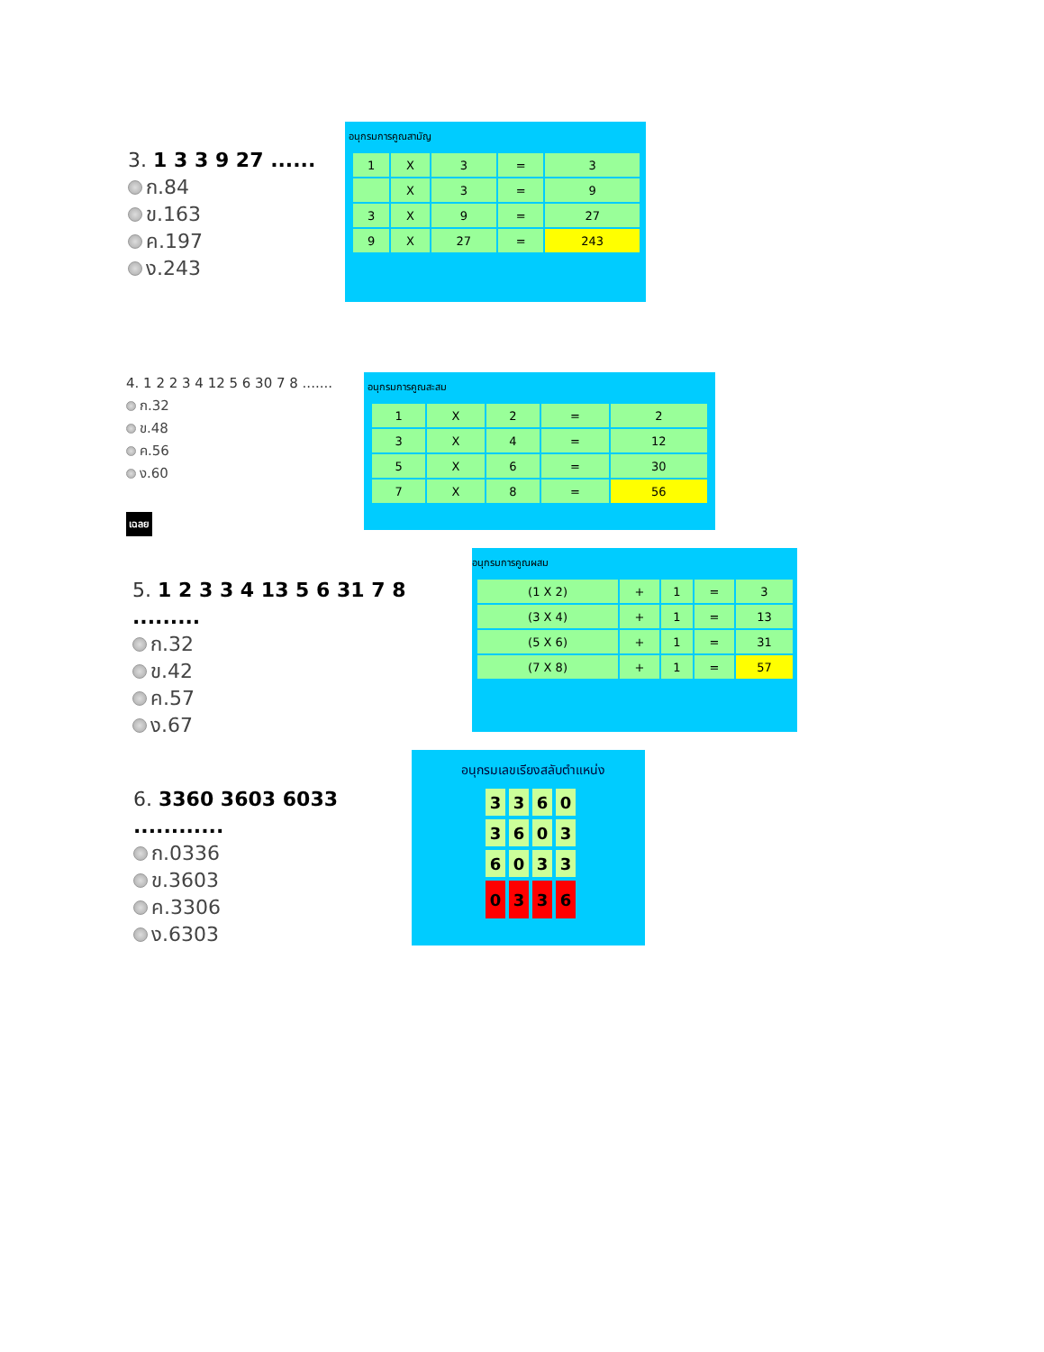3. 1 3 3 9 27 ......
ก.84
ข.163
ค.197
ง.243
อนุกรมการคูณสามัญ
| 1 | X | 3 | = | 3 |
| | X | 3 | = | 9 |
| 3 | X | 9 | = | 27 |
| 9 | X | 27 | = | 243 |
4. 1 2 2 3 4 12 5 6 30 7 8 .......
ก.32
ข.48
ค.56
ง.60
เฉลย
อนุกรมการคูณสะสม
| 1 | X | 2 | = | 2 |
| 3 | X | 4 | = | 12 |
| 5 | X | 6 | = | 30 |
| 7 | X | 8 | = | 56 |
5. 1 2 3 3 4 13 5 6 31 7 8 .........
ก.32
ข.42
ค.57
ง.67
อนุกรมการคูณผสม
| (1 X 2) | + | 1 | = | 3 |
| (3 X 4) | + | 1 | = | 13 |
| (5 X 6) | + | 1 | = | 31 |
| (7 X 8) | + | 1 | = | 57 |
6. 3360 3603 6033 ............
ก.0336
ข.3603
ค.3306
ง.6303
อนุกรมเลขเรียงสลับตำแหน่ง
| 3 | 3 | 6 | 0 |
| 3 | 6 | 0 | 3 |
| 6 | 0 | 3 | 3 |
| 0 | 3 | 3 | 6 |